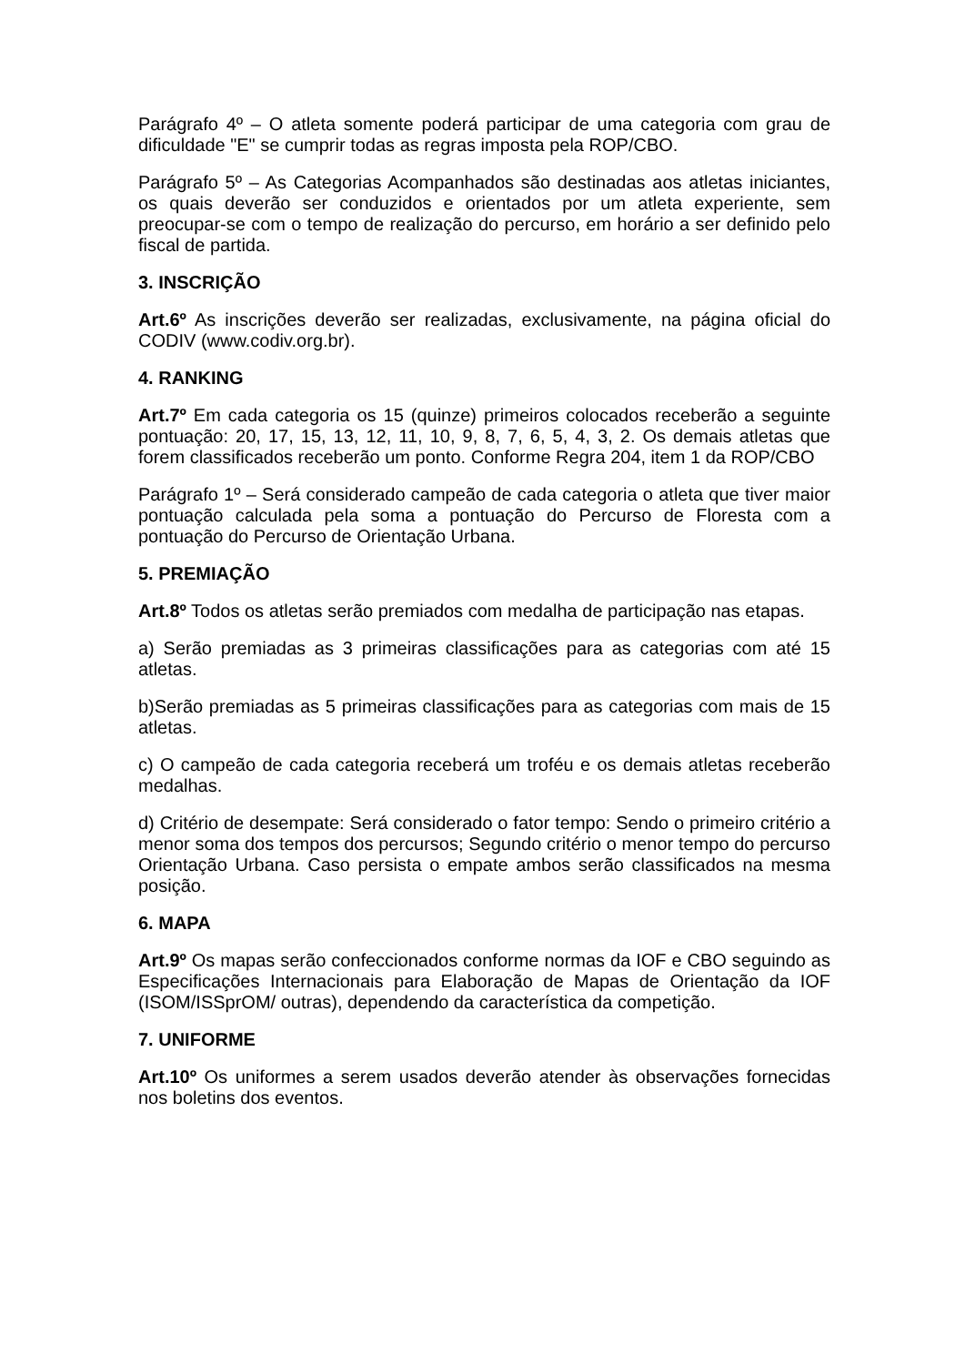Parágrafo 4º – O atleta somente poderá participar de uma categoria com grau de dificuldade "E" se cumprir todas as regras imposta pela ROP/CBO.
Parágrafo 5º – As Categorias Acompanhados são destinadas aos atletas iniciantes, os quais deverão ser conduzidos e orientados por um atleta experiente, sem preocupar-se com o tempo de realização do percurso, em horário a ser definido pelo fiscal de partida.
3. INSCRIÇÃO
Art.6º As inscrições deverão ser realizadas, exclusivamente, na página oficial do CODIV (www.codiv.org.br).
4. RANKING
Art.7º Em cada categoria os 15 (quinze) primeiros colocados receberão a seguinte pontuação: 20, 17, 15, 13, 12, 11, 10, 9, 8, 7, 6, 5, 4, 3, 2. Os demais atletas que forem classificados receberão um ponto. Conforme Regra 204, item 1 da ROP/CBO
Parágrafo 1º – Será considerado campeão de cada categoria o atleta que tiver maior pontuação calculada pela soma a pontuação do Percurso de Floresta com a pontuação do Percurso de Orientação Urbana.
5. PREMIAÇÃO
Art.8º Todos os atletas serão premiados com medalha de participação nas etapas.
a) Serão premiadas as 3 primeiras classificações para as categorias com até 15 atletas.
b)Serão premiadas as 5 primeiras classificações para as categorias com mais de 15 atletas.
c) O campeão de cada categoria receberá um troféu e os demais atletas receberão medalhas.
d) Critério de desempate: Será considerado o fator tempo: Sendo o primeiro critério a menor soma dos tempos dos percursos; Segundo critério o menor tempo do percurso Orientação Urbana. Caso persista o empate ambos serão classificados na mesma posição.
6. MAPA
Art.9º Os mapas serão confeccionados conforme normas da IOF e CBO seguindo as Especificações Internacionais para Elaboração de Mapas de Orientação da IOF (ISOM/ISSprOM/ outras), dependendo da característica da competição.
7. UNIFORME
Art.10º Os uniformes a serem usados deverão atender às observações fornecidas nos boletins dos eventos.